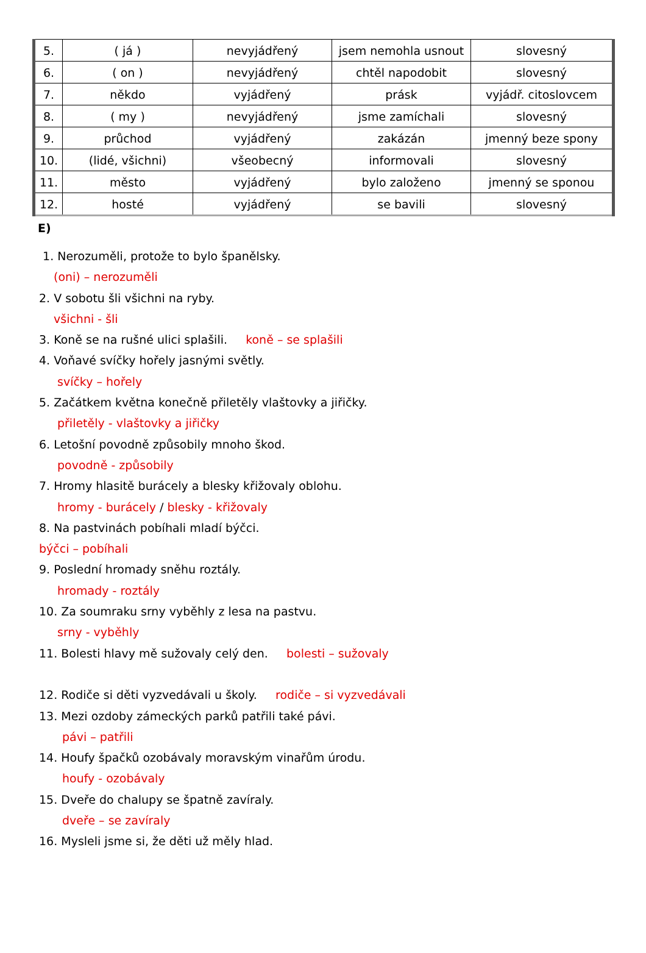| 5. | ( já ) | nevyjádřený | jsem nemohla usnout | slovesný |
| 6. | ( on ) | nevyjádřený | chtěl napodobit | slovesný |
| 7. | někdo | vyjádřený | prásk | vyjádř. citoslovcem |
| 8. | ( my ) | nevyjádřený | jsme zamíchali | slovesný |
| 9. | průchod | vyjádřený | zakázán | jmenný beze spony |
| 10. | (lidé, všichni) | všeobecný | informovali | slovesný |
| 11. | město | vyjádřený | bylo založeno | jmenný se sponou |
| 12. | hosté | vyjádřený | se bavili | slovesný |
E)
1. Nerozuměli, protože to bylo španělsky.
(oni) – nerozuměli
2. V sobotu šli všichni na ryby.
všichni - šli
3. Koně se na rušné ulici splašili. koně – se splašili
4. Voňavé svíčky hořely jasnými světly.
svíčky – hořely
5. Začátkem května konečně přiletěly vlaštovky a jiřičky.
přiletěly - vlaštovky a jiřičky
6. Letošní povodně způsobily mnoho škod.
povodně - způsobily
7. Hromy hlasitě burácely a blesky křižovaly oblohu.
hromy - burácely / blesky - křižovaly
8. Na pastvinách pobíhali mladí býčci.
býčci – pobíhali
9. Poslední hromady sněhu roztály.
hromady - roztály
10. Za soumraku srny vyběhly z lesa na pastvu.
srny - vyběhly
11. Bolesti hlavy mě sužovaly celý den. bolesti – sužovaly
12. Rodiče si děti vyzvedávali u školy. rodiče – si vyzvedávali
13. Mezi ozdoby zámeckých parků patřili také pávi.
pávi – patřili
14. Houfy špačků ozobávaly moravským vinařům úrodu.
houfy - ozobávaly
15. Dveře do chalupy se špatně zavíraly.
dveře – se zavíraly
16. Mysleli jsme si, že děti už měly hlad.